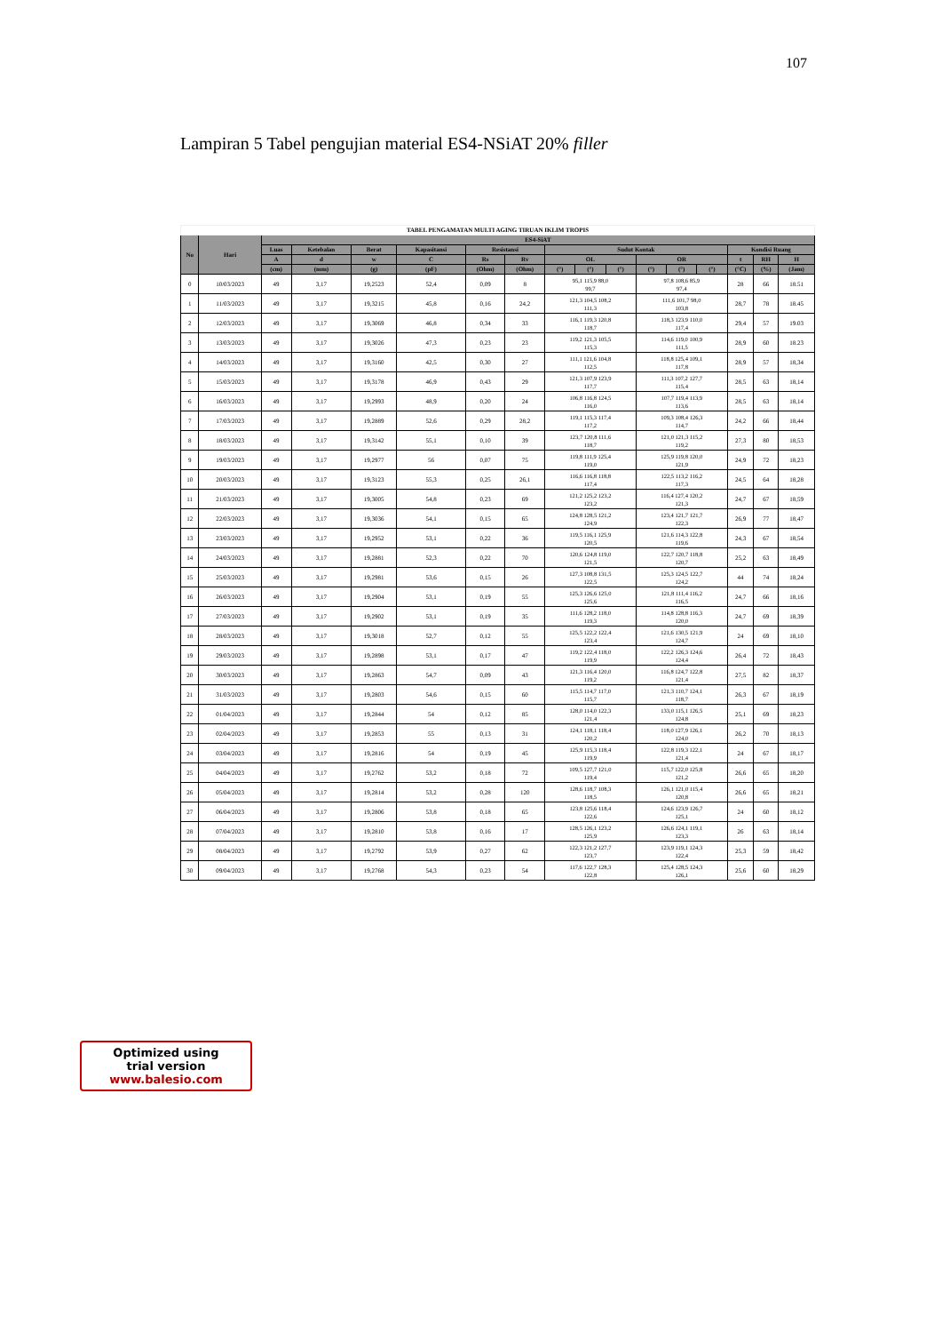107
Lampiran 5 Tabel pengujian material ES4-NSiAT 20% filler
| TABEL PENGAMATAN MULTI AGING TIRUAN IKLIM TROPIS | | | | | | | | | | | | | | | | |
| No | Hari | ES4-SiAT | | | | | | | | | | | | | | |
| | | Luas | Ketebalan | Berat | Kapasitansi | Resistansi | | Sudut Kontak | | | | | | Kondisi Ruang | | |
| | | A | d | w | C | Rs | Rv | OL | | | OR | | | t | RH | H |
| | | (cm) | (mm) | (g) | (pF) | (Ohm) | (Ohm) | (°) | (°) | (°) | (°) | (°) | (°) | (°C) | (%) | (Jam) |
| 0 | 10/03/2023 | 49 | 3,17 | 19,2523 | 52,4 | 0,09 | 8 | 95,1 115,9 88,0 99,7 | | | 97,8 108,6 85,9 97,4 | | | 28 | 66 | 18.51 |
| 1 | 11/03/2023 | 49 | 3,17 | 19,3215 | 45,8 | 0,16 | 24,2 | 121,3 104,5 108,2 111,3 | | | 111,6 101,7 98,0 103,8 | | | 28,7 | 78 | 18.45 |
| 2 | 12/03/2023 | 49 | 3,17 | 19,3069 | 46,8 | 0,34 | 33 | 116,1 119,3 120,8 118,7 | | | 118,3 123,9 110,0 117,4 | | | 29,4 | 57 | 19.03 |
| 3 | 13/03/2023 | 49 | 3,17 | 19,3026 | 47,3 | 0,23 | 23 | 119,2 121,3 105,5 115,3 | | | 114,6 119,0 100,9 111,5 | | | 28,9 | 60 | 18.23 |
| 4 | 14/03/2023 | 49 | 3,17 | 19,3160 | 42,5 | 0,30 | 27 | 111,1 121,6 104,8 112,5 | | | 118,8 125,4 109,1 117,8 | | | 28,9 | 57 | 18,34 |
| 5 | 15/03/2023 | 49 | 3,17 | 19,3178 | 46,9 | 0,43 | 29 | 121,3 107,9 123,9 117,7 | | | 111,3 107,2 127,7 115,4 | | | 28,5 | 63 | 18,14 |
| 6 | 16/03/2023 | 49 | 3,17 | 19,2993 | 48,9 | 0,20 | 24 | 106,8 116,8 124,5 116,0 | | | 107,7 119,4 113,9 113,6 | | | 28,5 | 63 | 18,14 |
| 7 | 17/03/2023 | 49 | 3,17 | 19,2889 | 52,6 | 0,29 | 28,2 | 119,1 115,3 117,4 117,2 | | | 109,3 108,4 126,3 114,7 | | | 24,2 | 66 | 18,44 |
| 8 | 18/03/2023 | 49 | 3,17 | 19,3142 | 55,1 | 0,10 | 39 | 123,7 120,8 111,6 118,7 | | | 121,0 121,3 115,2 119,2 | | | 27,3 | 80 | 18,53 |
| 9 | 19/03/2023 | 49 | 3,17 | 19,2977 | 56 | 0,07 | 75 | 119,8 111,9 125,4 119,0 | | | 125,9 119,8 120,0 121,9 | | | 24,9 | 72 | 18,23 |
| 10 | 20/03/2023 | 49 | 3,17 | 19,3123 | 55,3 | 0,25 | 26,1 | 116,6 116,8 118,8 117,4 | | | 122,5 113,2 116,2 117,3 | | | 24,5 | 64 | 18,28 |
| 11 | 21/03/2023 | 49 | 3,17 | 19,3005 | 54,8 | 0,23 | 69 | 121,2 125,2 123,2 123,2 | | | 116,4 127,4 120,2 121,3 | | | 24,7 | 67 | 18,59 |
| 12 | 22/03/2023 | 49 | 3,17 | 19,3036 | 54,1 | 0,15 | 65 | 124,8 128,5 121,2 124,9 | | | 123,4 121,7 121,7 122,3 | | | 26,9 | 77 | 18,47 |
| 13 | 23/03/2023 | 49 | 3,17 | 19,2952 | 53,1 | 0,22 | 36 | 119,5 116,1 125,9 120,5 | | | 121,6 114,3 122,8 119,6 | | | 24,3 | 67 | 18,54 |
| 14 | 24/03/2023 | 49 | 3,17 | 19,2881 | 52,3 | 0,22 | 70 | 120,6 124,8 119,0 121,5 | | | 122,7 120,7 118,8 120,7 | | | 25,2 | 63 | 18,49 |
| 15 | 25/03/2023 | 49 | 3,17 | 19,2981 | 53,6 | 0,15 | 26 | 127,3 108,8 131,5 122,5 | | | 125,3 124,5 122,7 124,2 | | | 44 | 74 | 18,24 |
| 16 | 26/03/2023 | 49 | 3,17 | 19,2904 | 53,1 | 0,19 | 55 | 125,3 126,6 125,0 125,6 | | | 121,8 111,4 116,2 116,5 | | | 24,7 | 66 | 18,16 |
| 17 | 27/03/2023 | 49 | 3,17 | 19,2902 | 53,1 | 0,19 | 35 | 111,6 128,2 118,0 119,3 | | | 114,8 128,8 116,3 120,0 | | | 24,7 | 69 | 18,39 |
| 18 | 28/03/2023 | 49 | 3,17 | 19,3018 | 52,7 | 0,12 | 55 | 125,5 122,2 122,4 123,4 | | | 121,6 130,5 121,9 124,7 | | | 24 | 69 | 18,10 |
| 19 | 29/03/2023 | 49 | 3,17 | 19,2898 | 53,1 | 0,17 | 47 | 119,2 122,4 118,0 119,9 | | | 122,2 126,3 124,6 124,4 | | | 26,4 | 72 | 18,43 |
| 20 | 30/03/2023 | 49 | 3,17 | 19,2863 | 54,7 | 0,09 | 43 | 121,3 116,4 120,0 119,2 | | | 116,8 124,7 122,8 121,4 | | | 27,5 | 82 | 18,37 |
| 21 | 31/03/2023 | 49 | 3,17 | 19,2803 | 54,6 | 0,15 | 60 | 115,5 114,7 117,0 115,7 | | | 121,3 110,7 124,1 118,7 | | | 26,3 | 67 | 18,19 |
| 22 | 01/04/2023 | 49 | 3,17 | 19,2844 | 54 | 0,12 | 85 | 128,0 114,0 122,3 121,4 | | | 133,0 115,1 126,5 124,8 | | | 25,1 | 69 | 18,23 |
| 23 | 02/04/2023 | 49 | 3,17 | 19,2853 | 55 | 0,13 | 31 | 124,1 118,1 118,4 120,2 | | | 118,0 127,9 126,1 124,0 | | | 26,2 | 70 | 18,13 |
| 24 | 03/04/2023 | 49 | 3,17 | 19,2816 | 54 | 0,19 | 45 | 125,9 115,3 118,4 119,9 | | | 122,8 119,3 122,1 121,4 | | | 24 | 67 | 18,17 |
| 25 | 04/04/2023 | 49 | 3,17 | 19,2762 | 53,2 | 0,18 | 72 | 109,5 127,7 121,0 119,4 | | | 115,7 122,0 125,8 121,2 | | | 26,6 | 65 | 18,20 |
| 26 | 05/04/2023 | 49 | 3,17 | 19,2814 | 53,2 | 0,28 | 120 | 128,6 118,7 108,3 118,5 | | | 126,1 121,0 115,4 120,8 | | | 26,6 | 65 | 18,21 |
| 27 | 06/04/2023 | 49 | 3,17 | 19,2806 | 53,8 | 0,18 | 65 | 123,8 125,6 118,4 122,6 | | | 124,6 123,9 126,7 125,1 | | | 24 | 60 | 18,12 |
| 28 | 07/04/2023 | 49 | 3,17 | 19,2810 | 53,8 | 0,16 | 17 | 128,5 126,1 123,2 125,9 | | | 126,6 124,1 119,1 123,3 | | | 26 | 63 | 18,14 |
| 29 | 08/04/2023 | 49 | 3,17 | 19,2792 | 53,9 | 0,27 | 62 | 122,3 121,2 127,7 123,7 | | | 123,9 119,1 124,3 122,4 | | | 25,3 | 59 | 18,42 |
| 30 | 09/04/2023 | 49 | 3,17 | 19,2768 | 54,3 | 0,23 | 54 | 117,6 122,7 128,3 122,8 | | | 125,4 128,5 124,3 126,1 | | | 25,6 | 60 | 18,29 |
Optimized using
trial version
www.balesio.com